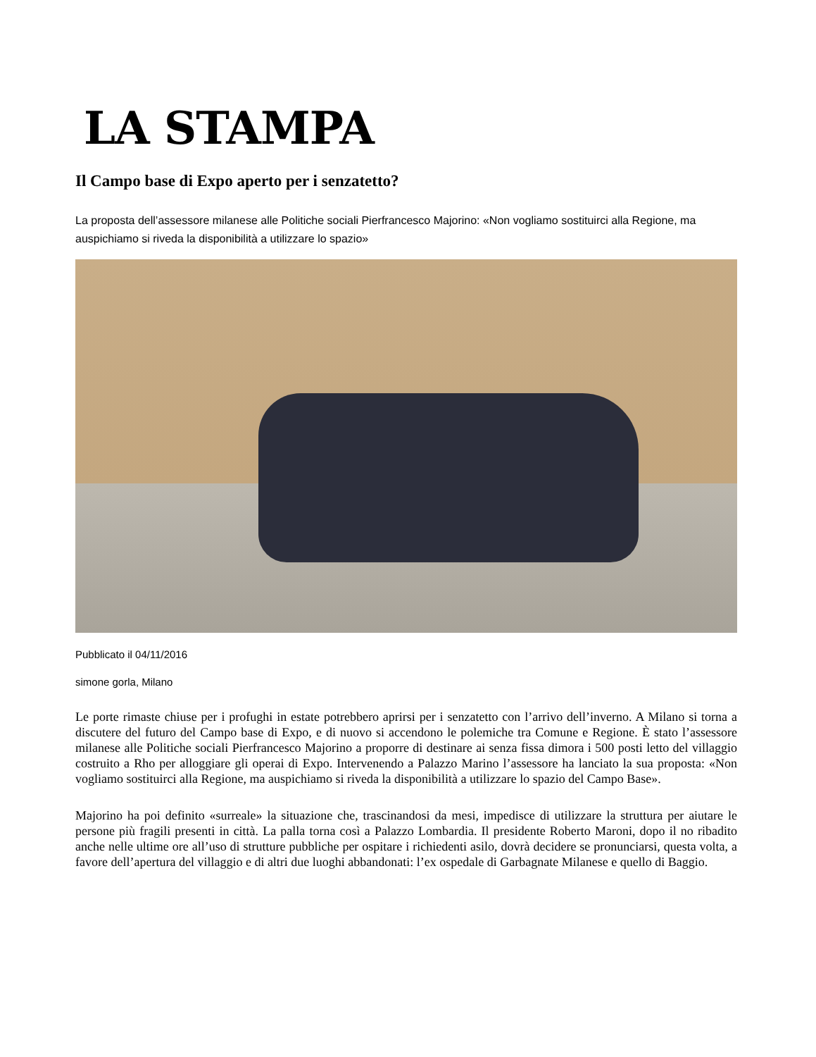LA STAMPA
Il Campo base di Expo aperto per i senzatetto?
La proposta dell’assessore milanese alle Politiche sociali Pierfrancesco Majorino: «Non vogliamo sostituirci alla Regione, ma auspichiamo si riveda la disponibilità a utilizzare lo spazio»
Pubblicato il 04/11/2016
simone gorla, Milano
Le porte rimaste chiuse per i profughi in estate potrebbero aprirsi per i senzatetto con l’arrivo dell’inverno. A Milano si torna a discutere del futuro del Campo base di Expo, e di nuovo si accendono le polemiche tra Comune e Regione. È stato l’assessore milanese alle Politiche sociali Pierfrancesco Majorino a proporre di destinare ai senza fissa dimora i 500 posti letto del villaggio costruito a Rho per alloggiare gli operai di Expo. Intervenendo a Palazzo Marino l’assessore ha lanciato la sua proposta: «Non vogliamo sostituirci alla Regione, ma auspichiamo si riveda la disponibilità a utilizzare lo spazio del Campo Base».
Majorino ha poi definito «surreale» la situazione che, trascinandosi da mesi, impedisce di utilizzare la struttura per aiutare le persone più fragili presenti in città. La palla torna così a Palazzo Lombardia. Il presidente Roberto Maroni, dopo il no ribadito anche nelle ultime ore all’uso di strutture pubbliche per ospitare i richiedenti asilo, dovrà decidere se pronunciarsi, questa volta, a favore dell’apertura del villaggio e di altri due luoghi abbandonati: l’ex ospedale di Garbagnate Milanese e quello di Baggio.